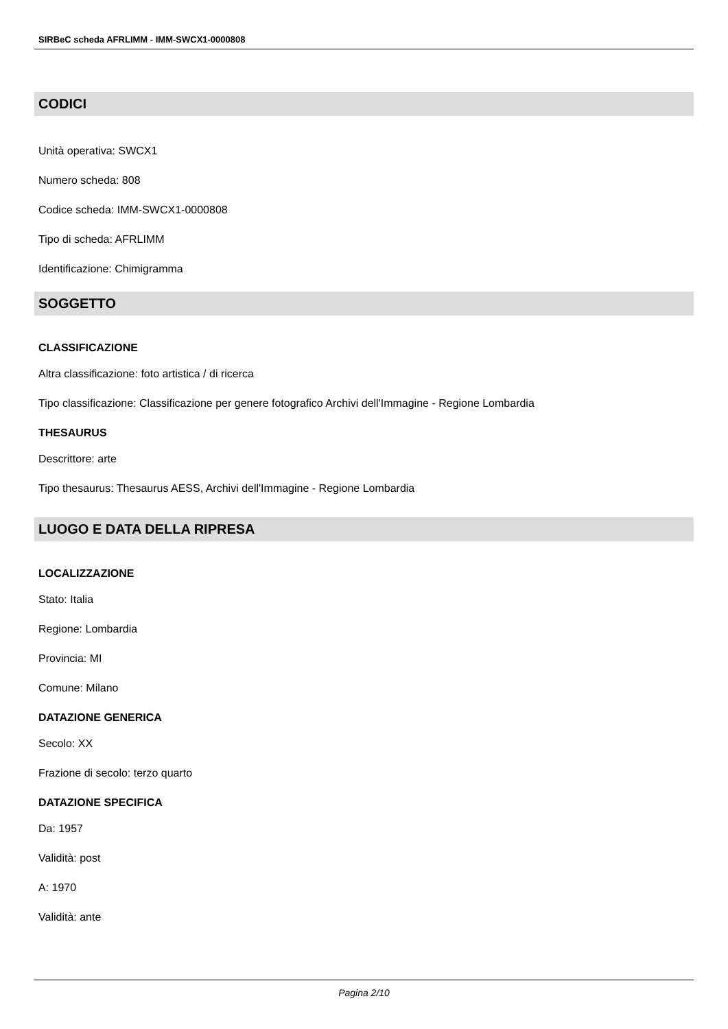SIRBeC scheda AFRLIMM - IMM-SWCX1-0000808
CODICI
Unità operativa: SWCX1
Numero scheda: 808
Codice scheda: IMM-SWCX1-0000808
Tipo di scheda: AFRLIMM
Identificazione: Chimigramma
SOGGETTO
CLASSIFICAZIONE
Altra classificazione: foto artistica / di ricerca
Tipo classificazione: Classificazione per genere fotografico Archivi dell'Immagine - Regione Lombardia
THESAURUS
Descrittore: arte
Tipo thesaurus: Thesaurus AESS, Archivi dell'Immagine - Regione Lombardia
LUOGO E DATA DELLA RIPRESA
LOCALIZZAZIONE
Stato: Italia
Regione: Lombardia
Provincia: MI
Comune: Milano
DATAZIONE GENERICA
Secolo: XX
Frazione di secolo: terzo quarto
DATAZIONE SPECIFICA
Da: 1957
Validità: post
A: 1970
Validità: ante
Pagina 2/10